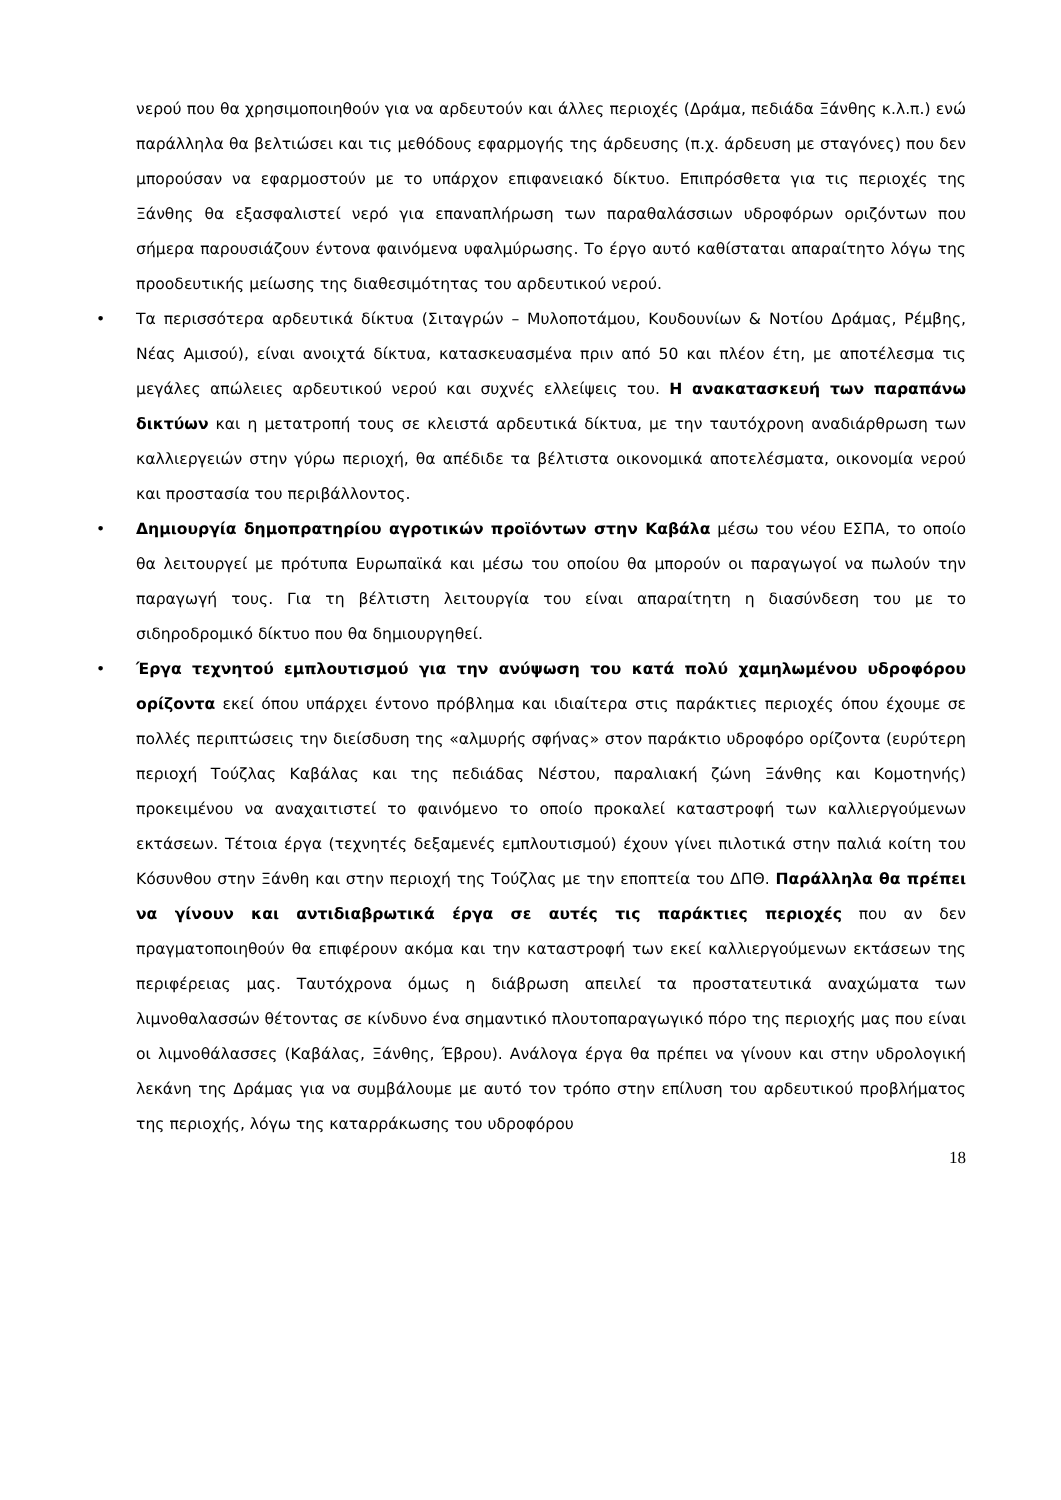νερού που θα χρησιμοποιηθούν για να αρδευτούν και άλλες περιοχές (Δράμα, πεδιάδα Ξάνθης κ.λ.π.) ενώ παράλληλα θα βελτιώσει και τις μεθόδους εφαρμογής της άρδευσης (π.χ. άρδευση με σταγόνες) που δεν μπορούσαν να εφαρμοστούν με το υπάρχον επιφανειακό δίκτυο. Επιπρόσθετα για τις περιοχές της Ξάνθης θα εξασφαλιστεί νερό για επαναπλήρωση των παραθαλάσσιων υδροφόρων οριζόντων που σήμερα παρουσιάζουν έντονα φαινόμενα υφαλμύρωσης. Το έργο αυτό καθίσταται απαραίτητο λόγω της προοδευτικής μείωσης της διαθεσιμότητας του αρδευτικού νερού.
• Τα περισσότερα αρδευτικά δίκτυα (Σιταγρών – Μυλοποτάμου, Κουδουνίων & Νοτίου Δράμας, Ρέμβης, Νέας Αμισού), είναι ανοιχτά δίκτυα, κατασκευασμένα πριν από 50 και πλέον έτη, με αποτέλεσμα τις μεγάλες απώλειες αρδευτικού νερού και συχνές ελλείψεις του. Η ανακατασκευή των παραπάνω δικτύων και η μετατροπή τους σε κλειστά αρδευτικά δίκτυα, με την ταυτόχρονη αναδιάρθρωση των καλλιεργειών στην γύρω περιοχή, θα απέδιδε τα βέλτιστα οικονομικά αποτελέσματα, οικονομία νερού και προστασία του περιβάλλοντος.
• Δημιουργία δημοπρατηρίου αγροτικών προϊόντων στην Καβάλα μέσω του νέου ΕΣΠΑ, το οποίο θα λειτουργεί με πρότυπα Ευρωπαϊκά και μέσω του οποίου θα μπορούν οι παραγωγοί να πωλούν την παραγωγή τους. Για τη βέλτιστη λειτουργία του είναι απαραίτητη η διασύνδεση του με το σιδηροδρομικό δίκτυο που θα δημιουργηθεί.
• Έργα τεχνητού εμπλουτισμού για την ανύψωση του κατά πολύ χαμηλωμένου υδροφόρου ορίζοντα εκεί όπου υπάρχει έντονο πρόβλημα και ιδιαίτερα στις παράκτιες περιοχές όπου έχουμε σε πολλές περιπτώσεις την διείσδυση της «αλμυρής σφήνας» στον παράκτιο υδροφόρο ορίζοντα (ευρύτερη περιοχή Τούζλας Καβάλας και της πεδιάδας Νέστου, παραλιακή ζώνη Ξάνθης και Κομοτηνής) προκειμένου να αναχαιτιστεί το φαινόμενο το οποίο προκαλεί καταστροφή των καλλιεργούμενων εκτάσεων. Τέτοια έργα (τεχνητές δεξαμενές εμπλουτισμού) έχουν γίνει πιλοτικά στην παλιά κοίτη του Κόσυνθου στην Ξάνθη και στην περιοχή της Τούζλας με την εποπτεία του ΔΠΘ. Παράλληλα θα πρέπει να γίνουν και αντιδιαβρωτικά έργα σε αυτές τις παράκτιες περιοχές που αν δεν πραγματοποιηθούν θα επιφέρουν ακόμα και την καταστροφή των εκεί καλλιεργούμενων εκτάσεων της περιφέρειας μας. Ταυτόχρονα όμως η διάβρωση απειλεί τα προστατευτικά αναχώματα των λιμνοθαλασσών θέτοντας σε κίνδυνο ένα σημαντικό πλουτοπαραγωγικό πόρο της περιοχής μας που είναι οι λιμνοθάλασσες (Καβάλας, Ξάνθης, Έβρου). Ανάλογα έργα θα πρέπει να γίνουν και στην υδρολογική λεκάνη της Δράμας για να συμβάλουμε με αυτό τον τρόπο στην επίλυση του αρδευτικού προβλήματος της περιοχής, λόγω της καταρράκωσης του υδροφόρου
18